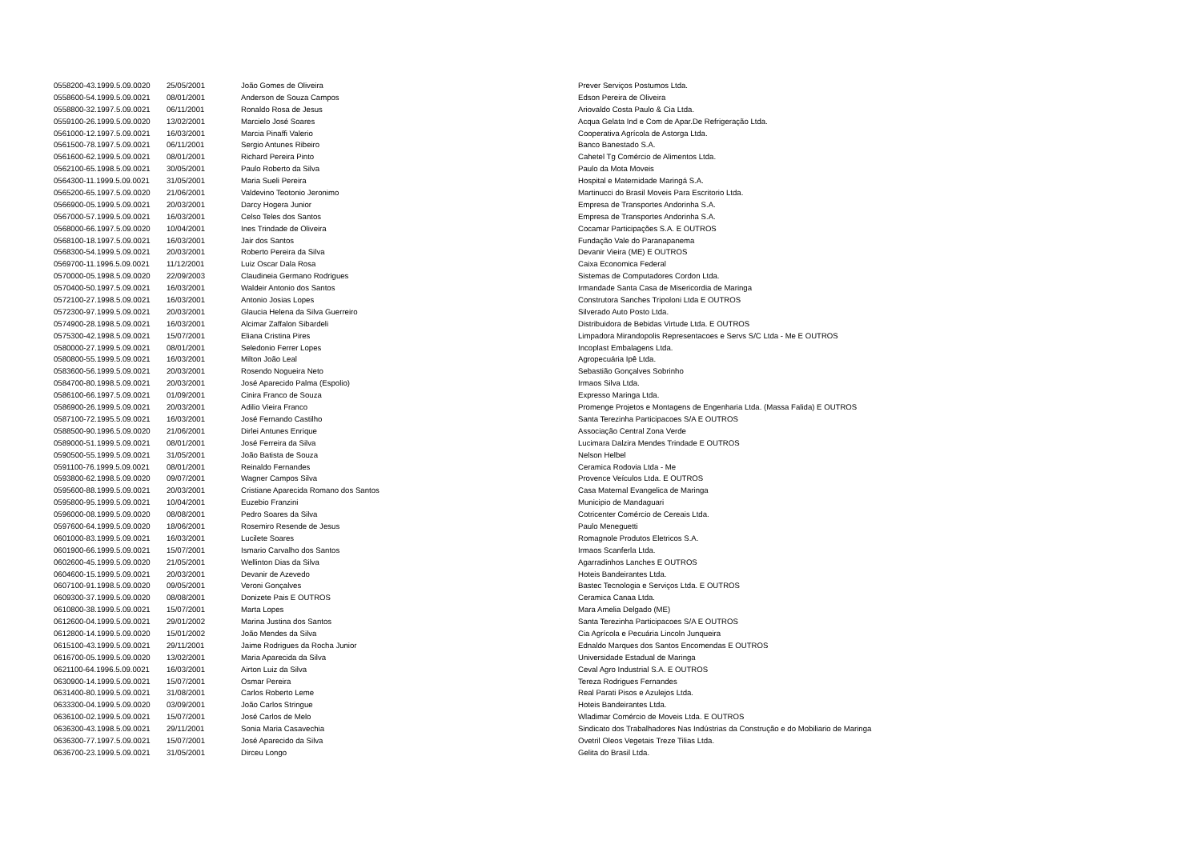| 0558200-43.1999.5.09.0020 | 25/05/2001 | João Gomes de Oliveira | Prever Serviços Postumos Ltda. |
| 0558600-54.1999.5.09.0021 | 08/01/2001 | Anderson de Souza Campos | Edson Pereira de Oliveira |
| 0558800-32.1997.5.09.0021 | 06/11/2001 | Ronaldo Rosa de Jesus | Ariovaldo Costa Paulo & Cia Ltda. |
| 0559100-26.1999.5.09.0020 | 13/02/2001 | Marcielo José Soares | Acqua Gelata Ind e Com de Apar.De Refrigeração Ltda. |
| 0561000-12.1997.5.09.0021 | 16/03/2001 | Marcia Pinaffi Valerio | Cooperativa Agrícola de Astorga Ltda. |
| 0561500-78.1997.5.09.0021 | 06/11/2001 | Sergio Antunes Ribeiro | Banco Banestado S.A. |
| 0561600-62.1999.5.09.0021 | 08/01/2001 | Richard Pereira Pinto | Cahetel Tg Comércio de Alimentos Ltda. |
| 0562100-65.1998.5.09.0021 | 30/05/2001 | Paulo Roberto da Silva | Paulo da Mota Moveis |
| 0564300-11.1999.5.09.0021 | 31/05/2001 | Maria Sueli Pereira | Hospital e Maternidade Maringá S.A. |
| 0565200-65.1997.5.09.0020 | 21/06/2001 | Valdevino Teotonio Jeronimo | Martinucci do Brasil Moveis Para Escritorio Ltda. |
| 0566900-05.1999.5.09.0021 | 20/03/2001 | Darcy Hogera Junior | Empresa de Transportes Andorinha S.A. |
| 0567000-57.1999.5.09.0021 | 16/03/2001 | Celso Teles dos Santos | Empresa de Transportes Andorinha S.A. |
| 0568000-66.1997.5.09.0020 | 10/04/2001 | Ines Trindade de Oliveira | Cocamar Participações S.A. E OUTROS |
| 0568100-18.1997.5.09.0021 | 16/03/2001 | Jair dos Santos | Fundação Vale do Paranapanema |
| 0568300-54.1999.5.09.0021 | 20/03/2001 | Roberto Pereira da Silva | Devanir Vieira (ME) E OUTROS |
| 0569700-11.1996.5.09.0021 | 11/12/2001 | Luiz Oscar Dala Rosa | Caixa Economica Federal |
| 0570000-05.1998.5.09.0020 | 22/09/2003 | Claudineia Germano Rodrigues | Sistemas de Computadores Cordon Ltda. |
| 0570400-50.1997.5.09.0021 | 16/03/2001 | Waldeir Antonio dos Santos | Irmandade Santa Casa de Misericordia de Maringa |
| 0572100-27.1998.5.09.0021 | 16/03/2001 | Antonio Josias Lopes | Construtora Sanches Tripoloni Ltda E OUTROS |
| 0572300-97.1999.5.09.0021 | 20/03/2001 | Glaucia Helena da Silva Guerreiro | Silverado Auto Posto Ltda. |
| 0574900-28.1998.5.09.0021 | 16/03/2001 | Alcimar Zaffalon Sibardeli | Distribuidora de Bebidas Virtude Ltda. E OUTROS |
| 0575300-42.1998.5.09.0021 | 15/07/2001 | Eliana Cristina Pires | Limpadora Mirandopolis Representacoes e Servs S/C Ltda - Me E OUTROS |
| 0580000-27.1999.5.09.0021 | 08/01/2001 | Seledonio Ferrer Lopes | Incoplast Embalagens Ltda. |
| 0580800-55.1999.5.09.0021 | 16/03/2001 | Milton João Leal | Agropecuária Ipê Ltda. |
| 0583600-56.1999.5.09.0021 | 20/03/2001 | Rosendo Nogueira Neto | Sebastião Gonçalves Sobrinho |
| 0584700-80.1998.5.09.0021 | 20/03/2001 | José Aparecido Palma (Espolio) | Irmaos Silva Ltda. |
| 0586100-66.1997.5.09.0021 | 01/09/2001 | Cinira Franco de Souza | Expresso Maringa Ltda. |
| 0586900-26.1999.5.09.0021 | 20/03/2001 | Adilio Vieira Franco | Promenge Projetos e Montagens de Engenharia Ltda. (Massa Falida) E OUTROS |
| 0587100-72.1995.5.09.0021 | 16/03/2001 | José Fernando Castilho | Santa Terezinha Participacoes S/A E OUTROS |
| 0588500-90.1996.5.09.0020 | 21/06/2001 | Dirlei Antunes Enrique | Associação Central Zona Verde |
| 0589000-51.1999.5.09.0021 | 08/01/2001 | José Ferreira da Silva | Lucimara Dalzira Mendes Trindade E OUTROS |
| 0590500-55.1999.5.09.0021 | 31/05/2001 | João Batista de Souza | Nelson Helbel |
| 0591100-76.1999.5.09.0021 | 08/01/2001 | Reinaldo Fernandes | Ceramica Rodovia Ltda - Me |
| 0593800-62.1998.5.09.0020 | 09/07/2001 | Wagner Campos Silva | Provence Veículos Ltda. E OUTROS |
| 0595600-88.1999.5.09.0021 | 20/03/2001 | Cristiane Aparecida Romano dos Santos | Casa Maternal Evangelica de Maringa |
| 0595800-95.1999.5.09.0021 | 10/04/2001 | Euzebio Franzini | Municipio de Mandaguari |
| 0596000-08.1999.5.09.0020 | 08/08/2001 | Pedro Soares da Silva | Cotricenter Comércio de Cereais Ltda. |
| 0597600-64.1999.5.09.0020 | 18/06/2001 | Rosemiro Resende de Jesus | Paulo Meneguetti |
| 0601000-83.1999.5.09.0021 | 16/03/2001 | Lucilete Soares | Romagnole Produtos Eletricos S.A. |
| 0601900-66.1999.5.09.0021 | 15/07/2001 | Ismario Carvalho dos Santos | Irmaos Scanferla Ltda. |
| 0602600-45.1999.5.09.0020 | 21/05/2001 | Wellinton Dias da Silva | Agarradinhos Lanches E OUTROS |
| 0604600-15.1999.5.09.0021 | 20/03/2001 | Devanir de Azevedo | Hoteis Bandeirantes Ltda. |
| 0607100-91.1998.5.09.0020 | 09/05/2001 | Veroni Gonçalves | Bastec Tecnologia e Serviços Ltda. E OUTROS |
| 0609300-37.1999.5.09.0020 | 08/08/2001 | Donizete Pais E OUTROS | Ceramica Canaa Ltda. |
| 0610800-38.1999.5.09.0021 | 15/07/2001 | Marta Lopes | Mara Amelia Delgado (ME) |
| 0612600-04.1999.5.09.0021 | 29/01/2002 | Marina Justina dos Santos | Santa Terezinha Participacoes S/A E OUTROS |
| 0612800-14.1999.5.09.0020 | 15/01/2002 | João Mendes da Silva | Cia Agrícola e Pecuária Lincoln Junqueira |
| 0615100-43.1999.5.09.0021 | 29/11/2001 | Jaime Rodrigues da Rocha Junior | Ednaldo Marques dos Santos Encomendas E OUTROS |
| 0616700-05.1999.5.09.0020 | 13/02/2001 | Maria Aparecida da Silva | Universidade Estadual de Maringa |
| 0621100-64.1996.5.09.0021 | 16/03/2001 | Airton Luiz da Silva | Ceval Agro Industrial S.A. E OUTROS |
| 0630900-14.1999.5.09.0021 | 15/07/2001 | Osmar Pereira | Tereza Rodrigues Fernandes |
| 0631400-80.1999.5.09.0021 | 31/08/2001 | Carlos Roberto Leme | Real Parati Pisos e Azulejos Ltda. |
| 0633300-04.1999.5.09.0020 | 03/09/2001 | João Carlos Stringue | Hoteis Bandeirantes Ltda. |
| 0636100-02.1999.5.09.0021 | 15/07/2001 | José Carlos de Melo | Wladimar Comércio de Moveis Ltda. E OUTROS |
| 0636300-43.1998.5.09.0021 | 29/11/2001 | Sonia Maria Casavechia | Sindicato dos Trabalhadores Nas Indústrias da Construção e do Mobiliario de Maringa |
| 0636300-77.1997.5.09.0021 | 15/07/2001 | José Aparecido da Silva | Ovetril Oleos Vegetais Treze Tilias Ltda. |
| 0636700-23.1999.5.09.0021 | 31/05/2001 | Dirceu Longo | Gelita do Brasil Ltda. |